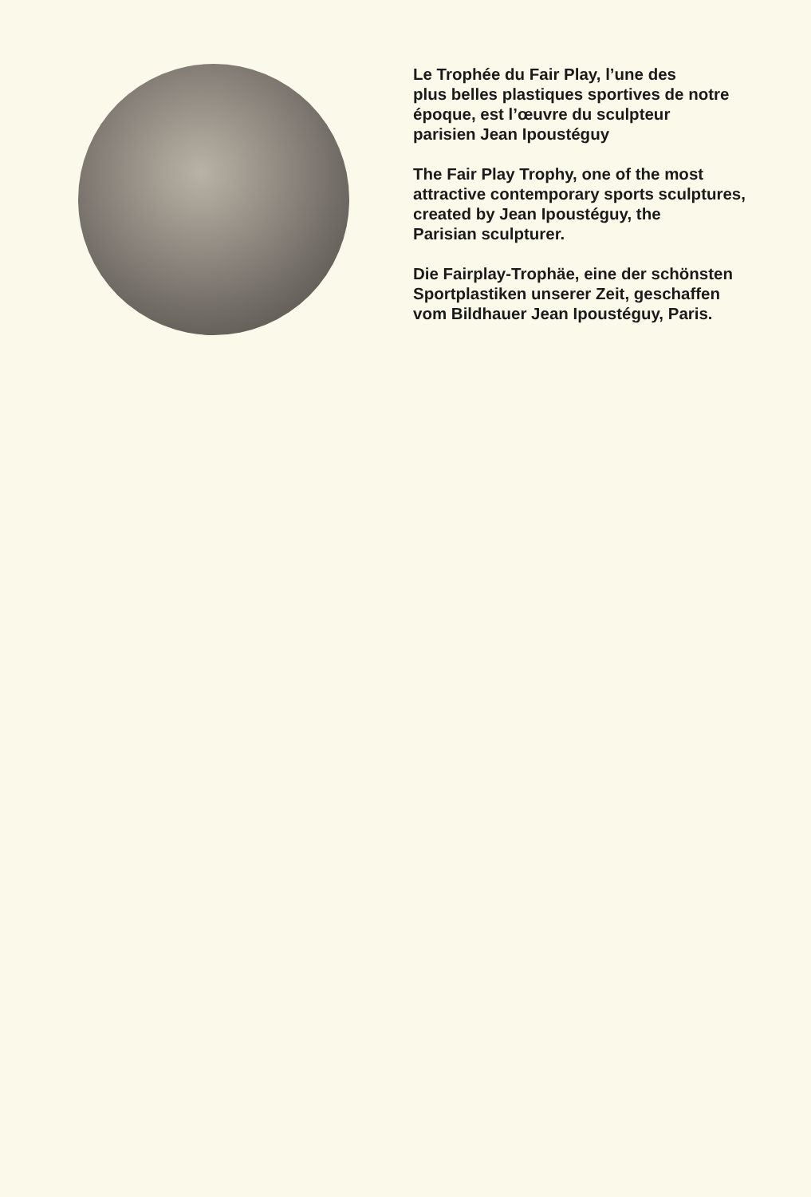Le Trophée du Fair Play, l’une des
plus belles plastiques sportives de notre
époque, est l’œuvre du sculpteur
parisien Jean Ipoustéguy
The Fair Play Trophy, one of the most
attractive contemporary sports sculptures,
created by Jean Ipoustéguy, the
Parisian sculpturer.
Die Fairplay-Trophäe, eine der schönsten
Sportplastiken unserer Zeit, geschaffen
vom Bildhauer Jean Ipoustéguy, Paris.